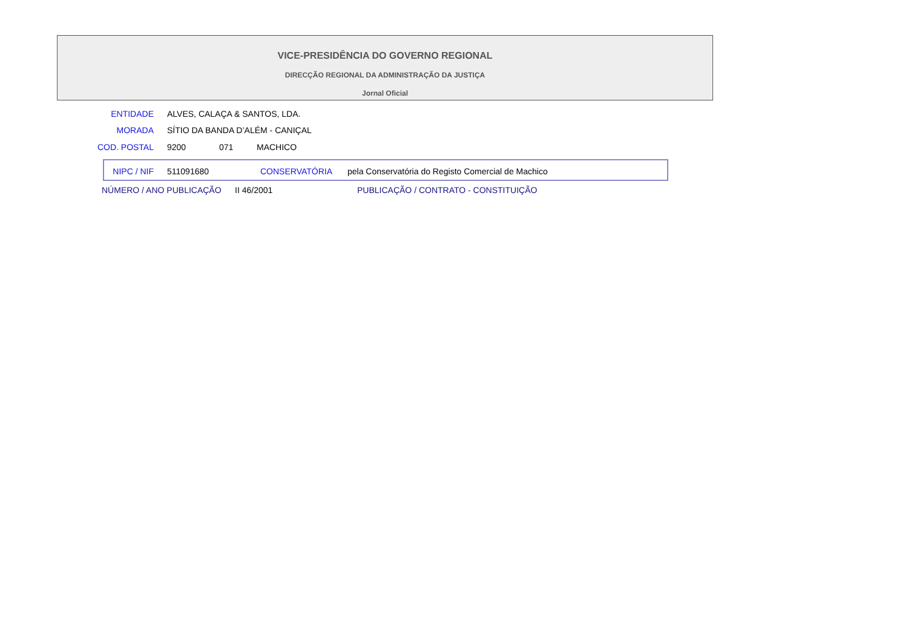VICE-PRESIDÊNCIA DO GOVERNO REGIONAL
DIRECÇÃO REGIONAL DA ADMINISTRAÇÃO DA JUSTIÇA
Jornal Oficial
ENTIDADE ALVES, CALAÇA & SANTOS, LDA.
MORADA SÍTIO DA BANDA D’ALÉM - CANIÇAL
COD. POSTAL 9200 071 MACHICO
NIPC / NIF 511091680 CONSERVATÓRIA pela Conservatória do Registo Comercial de Machico
NÚMERO / ANO PUBLICAÇÃO II 46/2001 PUBLICAÇÃO / CONTRATO - CONSTITUIÇÃO